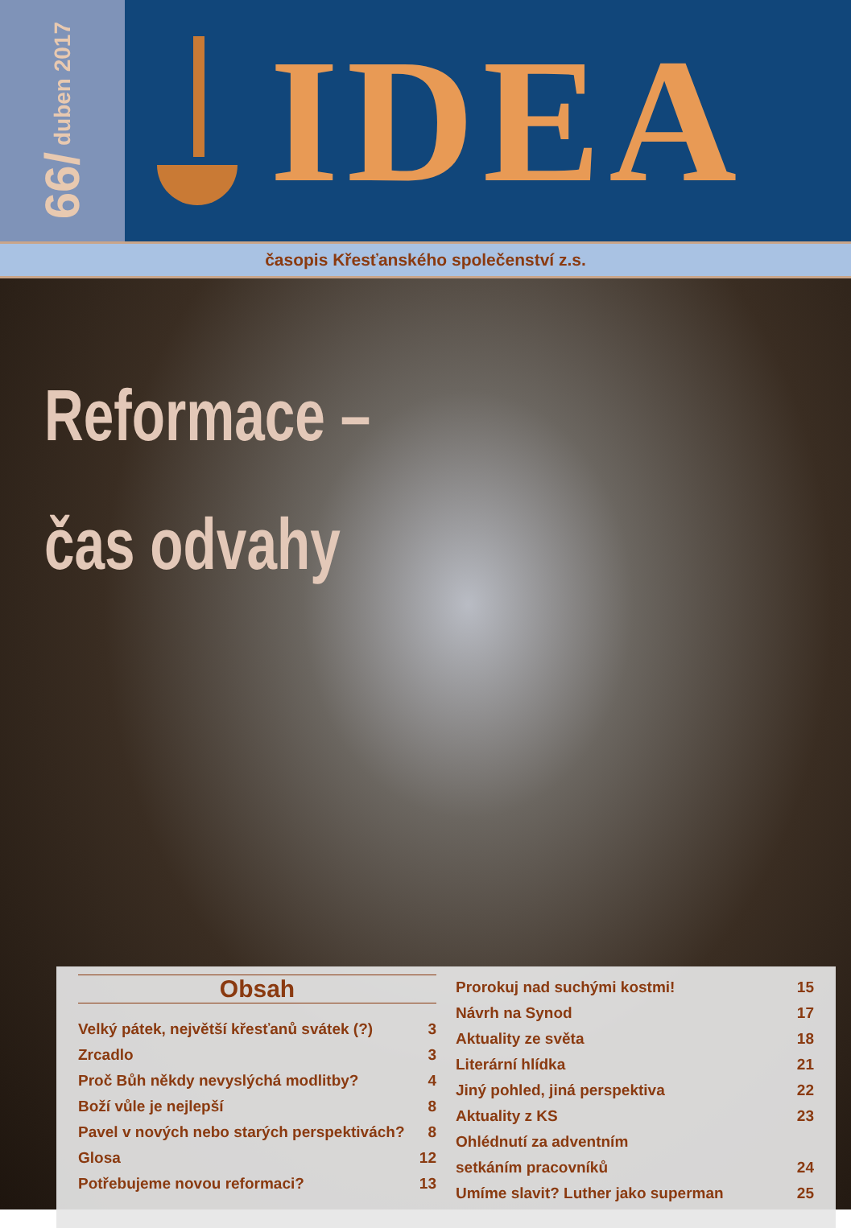66/ duben 2017
IDEA
časopis Křesťanského společenství z.s.
Reformace –
čas odvahy
Obsah
Velký pátek, největší křesťanů svátek (?) 3
Zrcadlo 3
Proč Bůh někdy nevyslýchá modlitby? 4
Boží vůle je nejlepší 8
Pavel v nových nebo starých perspektivách? 8
Glosa 12
Potřebujeme novou reformaci? 13
Prorokuj nad suchými kostmi! 15
Návrh na Synod 17
Aktuality ze světa 18
Literární hlídka 21
Jiný pohled, jiná perspektiva 22
Aktuality z KS 23
Ohlédnutí za adventním
setkáním pracovníků 24
Umíme slavit? Luther jako superman 25